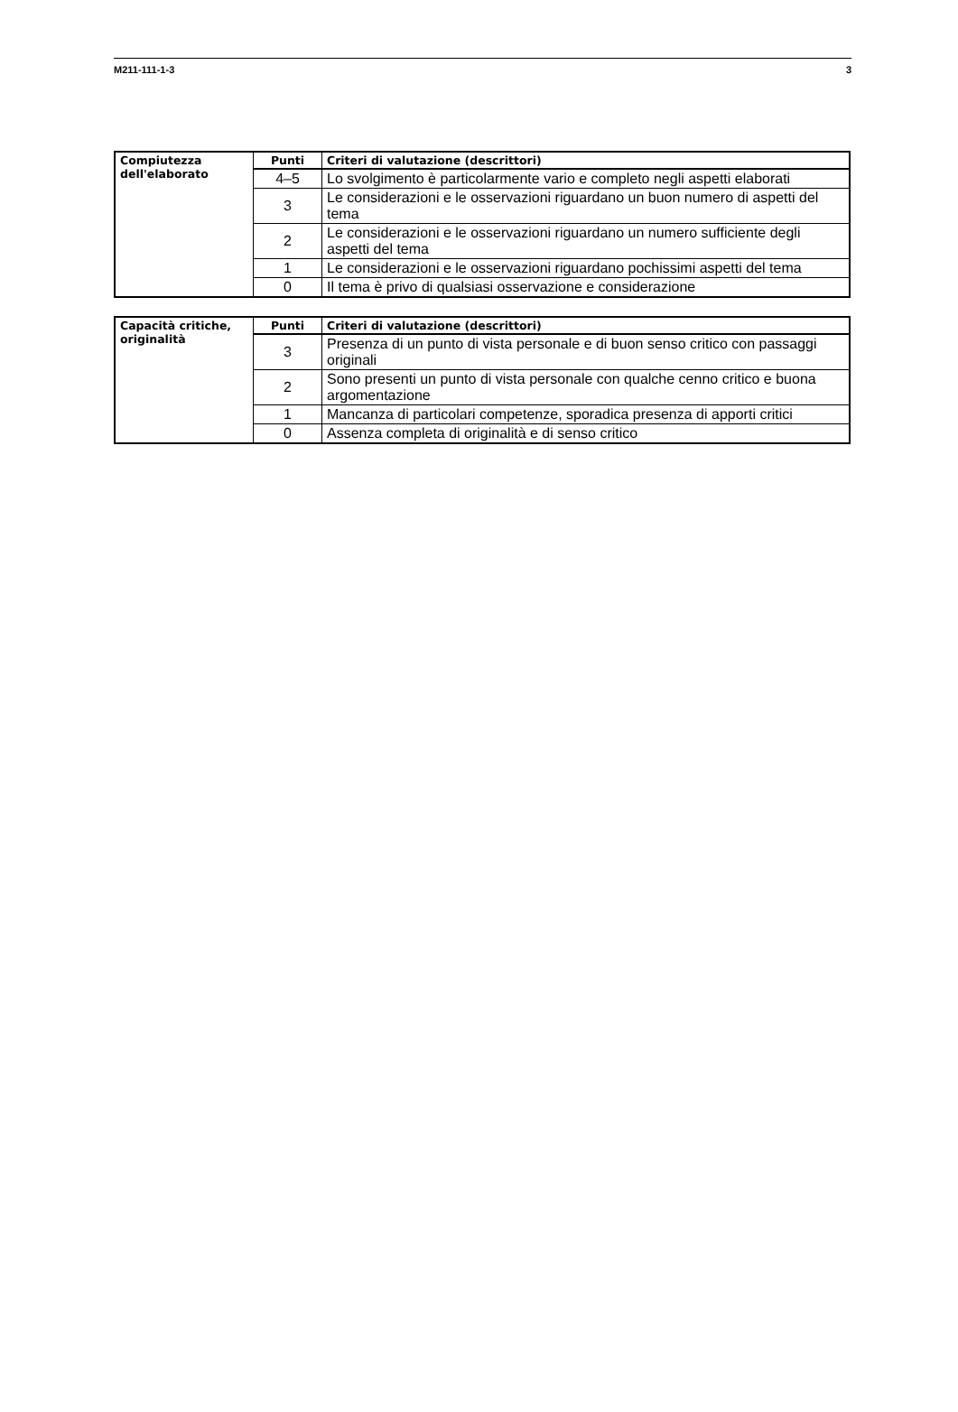M211-111-1-3 3
| Compiutezza dell'elaborato | Punti | Criteri di valutazione (descrittori) |
| | 4–5 | Lo svolgimento è particolarmente vario e completo negli aspetti elaborati |
| | 3 | Le considerazioni e le osservazioni riguardano un buon numero di aspetti del tema |
| | 2 | Le considerazioni e le osservazioni riguardano un numero sufficiente degli aspetti del tema |
| | 1 | Le considerazioni e le osservazioni riguardano pochissimi aspetti del tema |
| | 0 | Il tema è privo di qualsiasi osservazione e considerazione |
| Capacità critiche, originalità | Punti | Criteri di valutazione (descrittori) |
| | 3 | Presenza di un punto di vista personale e di buon senso critico con passaggi originali |
| | 2 | Sono presenti un punto di vista personale con qualche cenno critico e buona argomentazione |
| | 1 | Mancanza di particolari competenze, sporadica presenza di apporti critici |
| | 0 | Assenza completa di originalità e di senso critico |